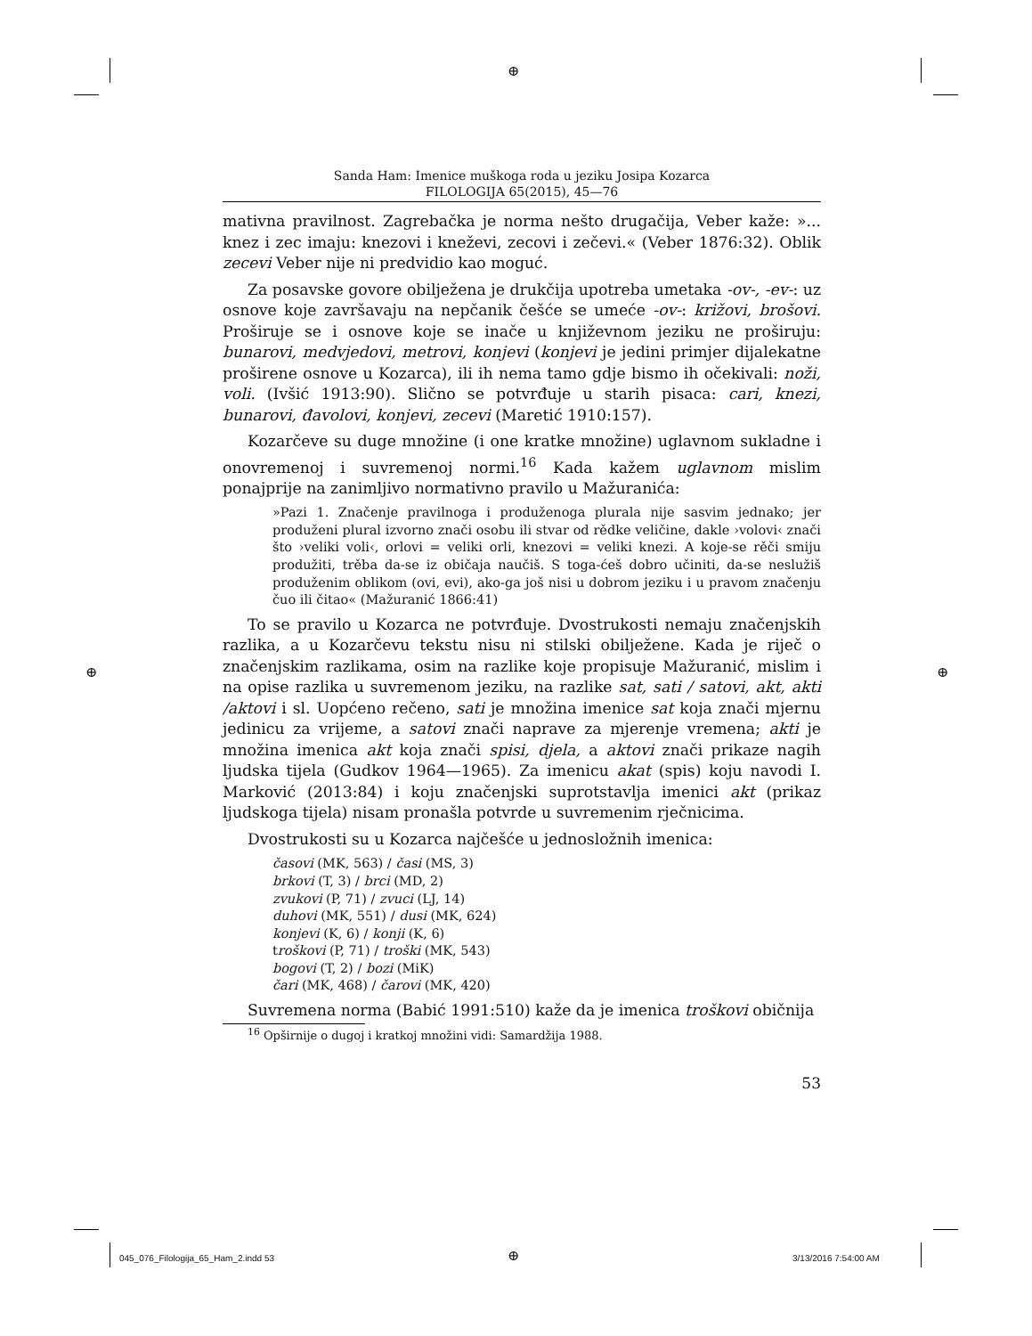⊕
⊕ ⊕
⊕
Sanda Ham: Imenice muškoga roda u jeziku Josipa Kozarca
FILOLOGIJA 65(2015), 45—76
mativna pravilnost. Zagrebačka je norma nešto drugačija, Veber kaže: »... knez i zec imaju: knezovi i kneževi, zecovi i zečevi.« (Veber 1876:32). Oblik zecevi Veber nije ni predvidio kao moguć.
Za posavske govore obilježena je drukčija upotreba umetaka -ov-, -ev-: uz osnove koje završavaju na nepčanik češće se umeće -ov-: križovi, brošovi. Proširuje se i osnove koje se inače u književnom jeziku ne proširuju: bunarovi, medvjedovi, metrovi, konjevi (konjevi je jedini primjer dijalekatne proširene osnove u Kozarca), ili ih nema tamo gdje bismo ih očekivali: noži, voli. (Ivšić 1913:90). Slično se potvrđuje u starih pisaca: cari, knezi, bunarovi, đavolovi, konjevi, zecevi (Maretić 1910:157).
Kozarčeve su duge množine (i one kratke množine) uglavnom sukladne i onovremenoj i suvremenoj normi.<sup>16</sup> Kada kažem uglavnom mislim ponajprije na zanimljivo normativno pravilo u Mažuranića:
»Pazi 1. Značenje pravilnoga i produženoga plurala nije sasvim jednako; jer produženi plural izvorno znači osobu ili stvar od rědke veličine, dakle ›volovi‹ znači što ›veliki voli‹, orlovi = veliki orli, knezovi = veliki knezi. A koje-se rěči smiju produžiti, trěba da-se iz običaja naučiš. S toga-ćeš dobro učiniti, da-se neslužiš produženim oblikom (ovi, evi), ako-ga još nisi u dobrom jeziku i u pravom značenju čuo ili čitao« (Mažuranić 1866:41)
To se pravilo u Kozarca ne potvrđuje. Dvostrukosti nemaju značenjskih razlika, a u Kozarčevu tekstu nisu ni stilski obilježene. Kada je riječ o značenjskim razlikama, osim na razlike koje propisuje Mažuranić, mislim i na opise razlika u suvremenom jeziku, na razlike sat, sati / satovi, akt, akti /aktovi i sl. Uopćeno rečeno, sati je množina imenice sat koja znači mjernu jedinicu za vrijeme, a satovi znači naprave za mjerenje vremena; akti je množina imenica akt koja znači spisi, djela, a aktovi znači prikaze nagih ljudska tijela (Gudkov 1964—1965). Za imenicu akat (spis) koju navodi I. Marković (2013:84) i koju značenjski suprotstavlja imenici akt (prikaz ljudskoga tijela) nisam pronašla potvrde u suvremenim rječnicima.
Dvostrukosti su u Kozarca najčešće u jednosložnih imenica:
časovi (MK, 563) / časi (MS, 3)
brkovi (T, 3) / brci (MD, 2)
zvukovi (P, 71) / zvuci (LJ, 14)
duhovi (MK, 551) / dusi (MK, 624)
konjevi (K, 6) / konji (K, 6)
troškovi (P, 71) / troški (MK, 543)
bogovi (T, 2) / bozi (MiK)
čari (MK, 468) / čarovi (MK, 420)
Suvremena norma (Babić 1991:510) kaže da je imenica troškovi običnija
<sup>16</sup> Opširnije o dugoj i kratkoj množini vidi: Samardžija 1988.
53
045_076_Filologija_65_Ham_2.indd 53
3/13/2016 7:54:00 AM